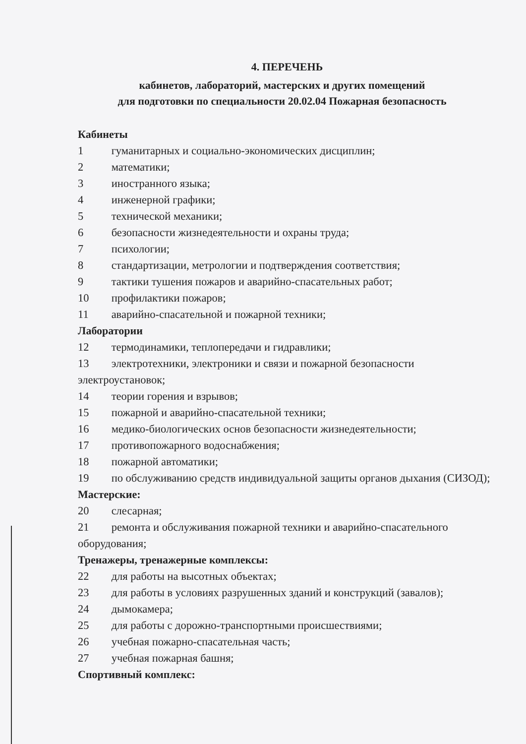4. ПЕРЕЧЕНЬ
кабинетов, лабораторий, мастерских и других помещений
для подготовки по специальности 20.02.04 Пожарная безопасность
Кабинеты
1 гуманитарных и социально-экономических дисциплин;
2 математики;
3 иностранного языка;
4 инженерной графики;
5 технической механики;
6 безопасности жизнедеятельности и охраны труда;
7 психологии;
8 стандартизации, метрологии и подтверждения соответствия;
9 тактики тушения пожаров и аварийно-спасательных работ;
10 профилактики пожаров;
11 аварийно-спасательной и пожарной техники;
Лаборатории
12 термодинамики, теплопередачи и гидравлики;
13 электротехники, электроники и связи и пожарной безопасности электроустановок;
14 теории горения и взрывов;
15 пожарной и аварийно-спасательной техники;
16 медико-биологических основ безопасности жизнедеятельности;
17 противопожарного водоснабжения;
18 пожарной автоматики;
19 по обслуживанию средств индивидуальной защиты органов дыхания (СИЗОД);
Мастерские:
20 слесарная;
21 ремонта и обслуживания пожарной техники и аварийно-спасательного оборудования;
Тренажеры, тренажерные комплексы:
22 для работы на высотных объектах;
23 для работы в условиях разрушенных зданий и конструкций (завалов);
24 дымокамера;
25 для работы с дорожно-транспортными происшествиями;
26 учебная пожарно-спасательная часть;
27 учебная пожарная башня;
Спортивный комплекс: